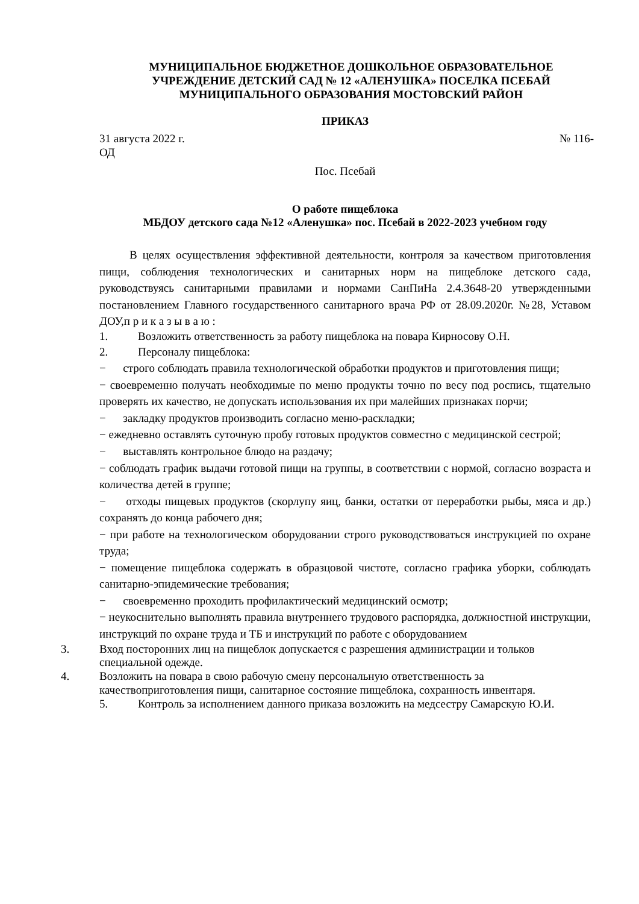МУНИЦИПАЛЬНОЕ БЮДЖЕТНОЕ ДОШКОЛЬНОЕ ОБРАЗОВАТЕЛЬНОЕ УЧРЕЖДЕНИЕ ДЕТСКИЙ САД № 12 «АЛЕНУШКА» ПОСЕЛКА ПСЕБАЙ МУНИЦИПАЛЬНОГО ОБРАЗОВАНИЯ МОСТОВСКИЙ РАЙОН
ПРИКАЗ
31 августа 2022 г. № 116-
ОД
Пос. Псебай
О работе пищеблока
МБДОУ детского сада №12 «Аленушка» пос. Псебай в 2022-2023 учебном году
В целях осуществления эффективной деятельности, контроля за качеством приготовления пищи, соблюдения технологических и санитарных норм на пищеблоке детского сада, руководствуясь санитарными правилами и нормами СанПиНа 2.4.3648-20 утвержденными постановлением Главного государственного санитарного врача РФ от 28.09.2020г. №28, Уставом ДОУ,п р и к а з ы в а ю :
1. Возложить ответственность за работу пищеблока на повара Кирносову О.Н.
2. Персоналу пищеблока:
− строго соблюдать правила технологической обработки продуктов и приготовления пищи;
− своевременно получать необходимые по меню продукты точно по весу под роспись, тщательно проверять их качество, не допускать использования их при малейших признаках порчи;
− закладку продуктов производить согласно меню-раскладки;
− ежедневно оставлять суточную пробу готовых продуктов совместно с медицинской сестрой;
− выставлять контрольное блюдо на раздачу;
− соблюдать график выдачи готовой пищи на группы, в соответствии с нормой, согласно возраста и количества детей в группе;
− отходы пищевых продуктов (скорлупу яиц, банки, остатки от переработки рыбы, мяса и др.) сохранять до конца рабочего дня;
− при работе на технологическом оборудовании строго руководствоваться инструкцией по охране труда;
− помещение пищеблока содержать в образцовой чистоте, согласно графика уборки, соблюдать санитарно-эпидемические требования;
− своевременно проходить профилактический медицинский осмотр;
− неукоснительно выполнять правила внутреннего трудового распорядка, должностной инструкции, инструкций по охране труда и ТБ и инструкций по работе с оборудованием
3. Вход посторонних лиц на пищеблок допускается с разрешения администрации и тольков специальной одежде.
4. Возложить на повара в свою рабочую смену персональную ответственность за качествоприготовления пищи, санитарное состояние пищеблока, сохранность инвентаря.
5. Контроль за исполнением данного приказа возложить на медсестру Самарскую Ю.И.